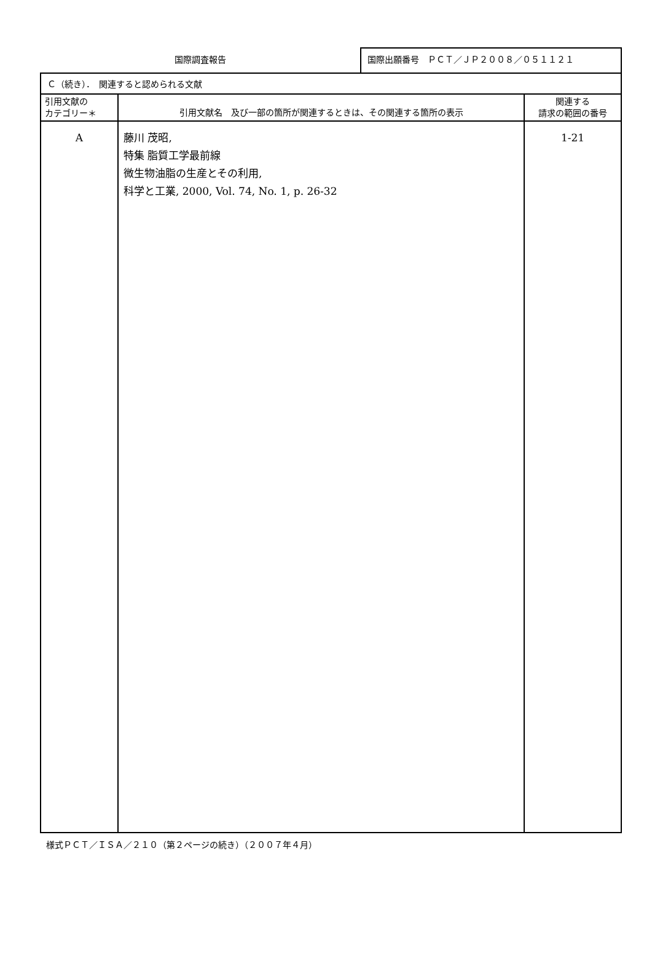国際調査報告
国際出願番号　ＰＣＴ／ＪＰ２００８／０５１１２１
| Ｃ（続き）． 関連すると認められる文献 | | |
| 引用文献の カテゴリー＊ | 引用文献名 及び一部の箇所が関連するときは、その関連する箇所の表示 | 関連する 請求の範囲の番号 |
| A | 藤川 茂昭, 特集 脂質工学最前線 微生物油脂の生産とその利用, 科学と工業, 2000, Vol. 74, No. 1, p. 26-32 | 1-21 |
様式ＰＣＴ／ＩＳＡ／２１０（第２ページの続き）（２００７年４月）